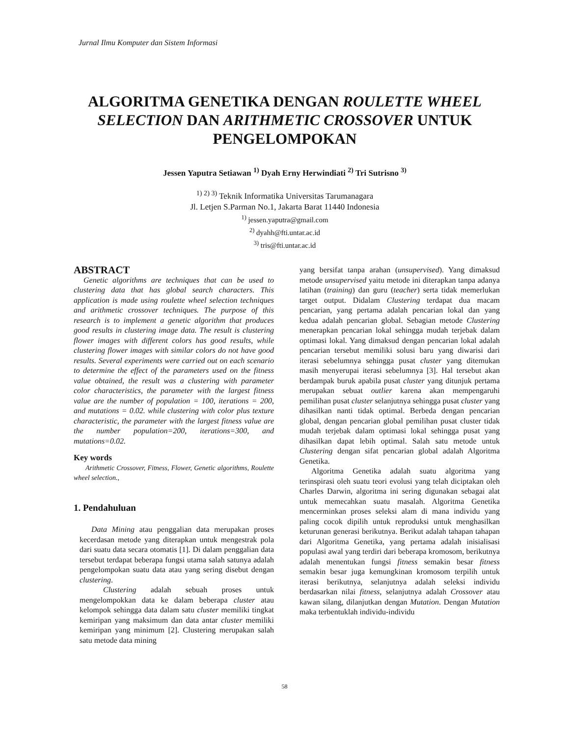Jurnal Ilmu Komputer dan Sistem Informasi
ALGORITMA GENETIKA DENGAN ROULETTE WHEEL SELECTION DAN ARITHMETIC CROSSOVER UNTUK PENGELOMPOKAN
Jessen Yaputra Setiawan <sup>1)</sup> Dyah Erny Herwindiati <sup>2)</sup> Tri Sutrisno <sup>3)</sup>
<sup>1) 2) 3)</sup> Teknik Informatika Universitas Tarumanagara
Jl. Letjen S.Parman No.1, Jakarta Barat 11440 Indonesia
<sup>1)</sup> jessen.yaputra@gmail.com
<sup>2)</sup> dyahh@fti.untar.ac.id
<sup>3)</sup> tris@fti.untar.ac.id
ABSTRACT
Genetic algorithms are techniques that can be used to clustering data that has global search characters. This application is made using roulette wheel selection techniques and arithmetic crossover techniques. The purpose of this research is to implement a genetic algorithm that produces good results in clustering image data. The result is clustering flower images with different colors has good results, while clustering flower images with similar colors do not have good results. Several experiments were carried out on each scenario to determine the effect of the parameters used on the fitness value obtained, the result was a clustering with parameter color characteristics, the parameter with the largest fitness value are the number of population = 100, iterations = 200, and mutations = 0.02. while clustering with color plus texture characteristic, the parameter with the largest fitness value are the number population=200, iterations=300, and mutations=0.02.
Key words
Arithmetic Crossover, Fitness, Flower, Genetic algorithms, Roulette wheel selection.,
1. Pendahuluan
Data Mining atau penggalian data merupakan proses kecerdasan metode yang diterapkan untuk mengestrak pola dari suatu data secara otomatis [1]. Di dalam penggalian data tersebut terdapat beberapa fungsi utama salah satunya adalah pengelompokan suatu data atau yang sering disebut dengan clustering.
Clustering adalah sebuah proses untuk mengelompokkan data ke dalam beberapa cluster atau kelompok sehingga data dalam satu cluster memiliki tingkat kemiripan yang maksimum dan data antar cluster memiliki kemiripan yang minimum [2]. Clustering merupakan salah satu metode data mining
yang bersifat tanpa arahan (unsupervised). Yang dimaksud metode unsupervised yaitu metode ini diterapkan tanpa adanya latihan (training) dan guru (teacher) serta tidak memerlukan target output. Didalam Clustering terdapat dua macam pencarian, yang pertama adalah pencarian lokal dan yang kedua adalah pencarian global. Sebagian metode Clustering menerapkan pencarian lokal sehingga mudah terjebak dalam optimasi lokal. Yang dimaksud dengan pencarian lokal adalah pencarian tersebut memiliki solusi baru yang diwarisi dari iterasi sebelumnya sehingga pusat cluster yang ditemukan masih menyerupai iterasi sebelumnya [3]. Hal tersebut akan berdampak buruk apabila pusat cluster yang ditunjuk pertama merupakan sebuat outlier karena akan mempengaruhi pemilihan pusat cluster selanjutnya sehingga pusat cluster yang dihasilkan nanti tidak optimal. Berbeda dengan pencarian global, dengan pencarian global pemilihan pusat cluster tidak mudah terjebak dalam optimasi lokal sehingga pusat yang dihasilkan dapat lebih optimal. Salah satu metode untuk Clustering dengan sifat pencarian global adalah Algoritma Genetika.
Algoritma Genetika adalah suatu algoritma yang terinspirasi oleh suatu teori evolusi yang telah diciptakan oleh Charles Darwin, algoritma ini sering digunakan sebagai alat untuk memecahkan suatu masalah. Algoritma Genetika mencerminkan proses seleksi alam di mana individu yang paling cocok dipilih untuk reproduksi untuk menghasilkan keturunan generasi berikutnya. Berikut adalah tahapan tahapan dari Algoritma Genetika, yang pertama adalah inisialisasi populasi awal yang terdiri dari beberapa kromosom, berikutnya adalah menentukan fungsi fitness semakin besar fitness semakin besar juga kemungkinan kromosom terpilih untuk iterasi berikutnya, selanjutnya adalah seleksi individu berdasarkan nilai fitness, selanjutnya adalah Crossover atau kawan silang, dilanjutkan dengan Mutation. Dengan Mutation maka terbentuklah individu-individu
58